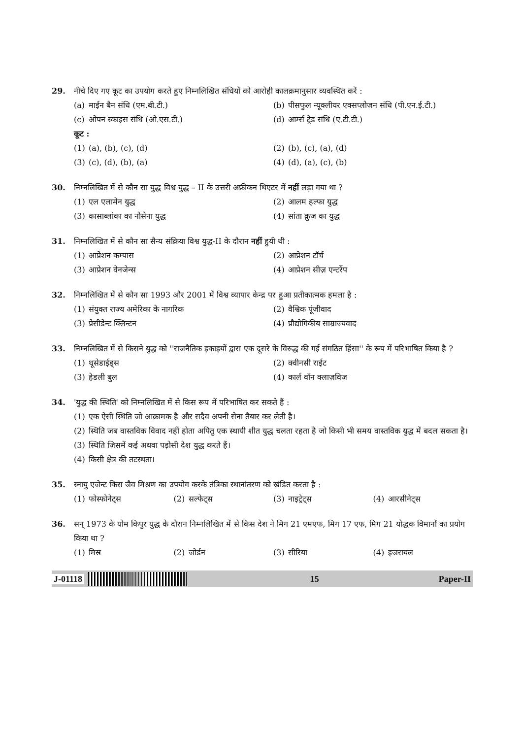29. नीचे दिए गए कूट का उपयोग करते हुए निम्नलिखित संधियों को आरोही कालक्रमानुसार व्यवस्थित करें :
(a) माईन बैन संधि (एम.बी.टी.) (b) पीसफुल न्यूक्लीयर एक्सप्लोजन संधि (पी.एन.ई.टी.)
(c) ओपन स्काइस संधि (ओ.एस.टी.) (d) आर्म्स ट्रेड संधि (ए.टी.टी.)
कूट :
(1) (a), (b), (c), (d) (2) (b), (c), (a), (d)
(3) (c), (d), (b), (a) (4) (d), (a), (c), (b)
30. निम्नलिखित में से कौन सा युद्ध विश्व युद्ध – II के उत्तरी अफ्रीकन थिएटर में नहीं लड़ा गया था ?
(1) एल एलामेन युद्ध (2) आलम हल्फा युद्ध
(3) कासाब्लांका का नौसेना युद्ध
(4) सांता क्रुज का युद्ध
31. निम्नलिखित में से कौन सा सैन्य संक्रिया विश्व युद्ध-II के दौरान नहीं हुयी थी :
(1) आप्रेशन कम्पास (2) आप्रेशन टॉर्च
(3) आप्रेशन वेनजेन्स (4) आप्रेशन सीज़ एन्टर्रेप
32. निम्नलिखित में से कौन सा 1993 और 2001 में विश्व व्यापार केन्द्र पर हुआ प्रतीकात्मक हमला है :
(1) संयुक्त राज्य अमेरिका के नागरिक
(2) वैश्विक पूंजीवाद
(3) प्रेसीडेन्ट क्लिन्टन (4) प्रौद्योगिकीय साम्राज्यवाद
33. निम्नलिखित में से किसने युद्ध को ''राजनैतिक इकाइयों द्वारा एक दूसरे के विरुद्ध की गई संगठित हिंसा'' के रूप में परिभाषित किया है ?
(1) थूसेडाईड्स (2) क्वीनसी राईट
(3) हेडली बुल (4) कार्ल वॉन क्लाज़विज
34. 'युद्ध की स्थिति' को निम्नलिखित में से किस रूप में परिभाषित कर सकते हैं :
(1) एक ऐसी स्थिति जो आक्रामक है और सदैव अपनी सेना तैयार कर लेती है।
(2) स्थिति जब वास्तविक विवाद नहीं होता अपितु एक स्थायी शीत युद्ध चलता रहता है जो किसी भी समय वास्तविक युद्ध में बदल सकता है।
(3) स्थिति जिसमें कई अथवा पड़ोसी देश युद्ध करते हैं।
(4) किसी क्षेत्र की तटस्थता।
35. स्नायु एजेन्ट किस जैव मिश्रण का उपयोग करके तंत्रिका स्थानांतरण को खंडित करता है :
(1) फोस्फोनेट्स (2) सल्फेट्स (3) नाइट्रेट्स (4) आरसीनेट्स
36. सन् 1973 के योम किपुर युद्ध के दौरान निम्नलिखित में से किस देश ने मिग 21 एमएफ, मिग 17 एफ, मिग 21 योद्धक विमानों का प्रयोग किया था ?
(1) मिस्र (2) जोर्डन (3) सीरिया (4) इजरायल
J-01118 15 Paper-II